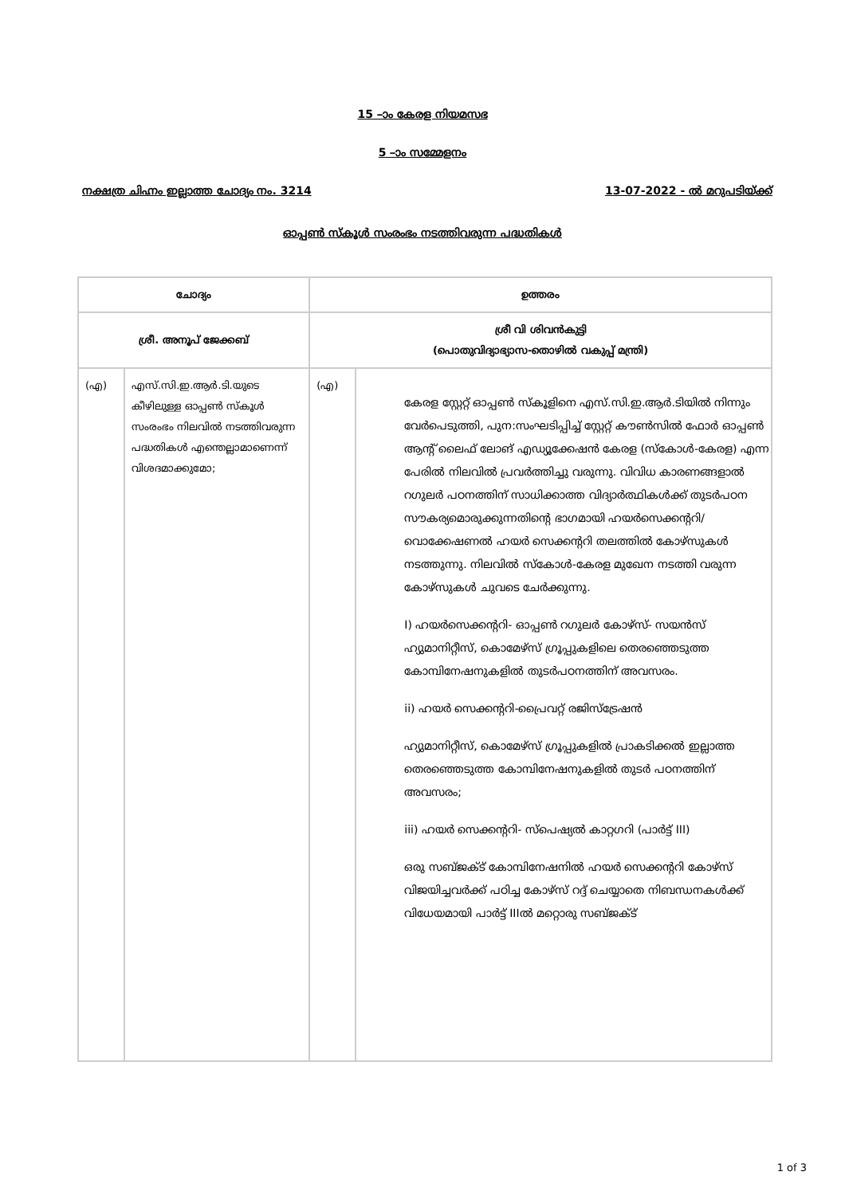15 –ാം കേരള നിയമസഭ
5 –ാം സമ്മേളനം
നക്ഷത്ര ചിഹ്നം ഇല്ലാത്ത ചോദ്യം നം. 3214 13-07-2022 - ല്‍ മറുപടിയ്ക്ക്
ഓപ്പണ്‍ സ്കൂള്‍ സംരംഭം നടത്തിവരുന്ന പദ്ധതികള്‍
| ചോദ്യം | | ഉത്തരം | |
| --- | --- | --- | --- |
| ശ്രീ. അനൂപ് ജേക്കബ് | | ശ്രീ വി ശിവന്‍കുട്ടി (പൊതുവിദ്യാഭ്യാസ-തൊഴില്‍ വകുപ്പ് മന്ത്രി) | |
| (എ) | എസ്.സി.ഇ.ആര്‍.ടി.യുടെ കീഴിലുള്ള ഓപ്പണ്‍ സ്കൂള്‍ സംരംഭം നിലവില്‍ നടത്തിവരുന്ന പദ്ധതികള്‍ എന്തെല്ലാമാണെന്ന് വിശദമാക്കുമോ; | (എ) | കേരള സ്റ്റേറ്റ് ഓപ്പണ്‍ സ്കൂളിനെ എസ്.സി.ഇ.ആര്‍.ടിയില്‍ നിന്നും വേര്‍പെടുത്തി, പുന:സംഘടിപ്പിച്ച് സ്റ്റേറ്റ് കൗണ്‍സില്‍ ഫോര്‍ ഓപ്പണ്‍ ആന്റ് ലൈഫ് ലോങ് എഡ്യൂക്കേഷന്‍ കേരള (സ്കോള്‍-കേരള) എന്ന പേരില്‍ നിലവില്‍ പ്രവര്‍ത്തിച്ചു വരുന്നു. വിവിധ കാരണങ്ങളാല്‍ റഗുലര്‍ പഠനത്തിന് സാധിക്കാത്ത വിദ്യാര്‍ത്ഥികള്‍ക്ക് തുടര്‍പഠന സൗകര്യമൊരുക്കുന്നതിന്റെ ഭാഗമായി ഹയര്‍സെക്കന്ററി/വൊക്കേഷണല്‍ ഹയര്‍ സെക്കന്ററി തലത്തില്‍ കോഴ്സുകള്‍ നടത്തുന്നു. നിലവില്‍ സ്കോള്‍-കേരള മുഖേന നടത്തി വരുന്ന കോഴ്സുകള്‍ ചുവടെ ചേര്‍ക്കുന്നു. I) ഹയര്‍സെക്കന്ററി- ഓപ്പണ്‍ റഗുലര്‍ കോഴ്സ്- സയന്‍സ് ഹ്യുമാനിറ്റീസ്, കൊമേഴ്സ് ഗ്രൂപ്പുകളിലെ തെരഞ്ഞെടുത്ത കോമ്പിനേഷനുകളില്‍ തുടര്‍പഠനത്തിന് അവസരം. ii) ഹയര്‍ സെക്കന്ററി-പ്രൈവറ്റ് രജിസ്ട്രേഷന്‍ ഹ്യുമാനിറ്റീസ്, കൊമേഴ്സ് ഗ്രൂപ്പുകളില്‍ പ്രാകടിക്കല്‍ ഇല്ലാത്ത തെരഞ്ഞെടുത്ത കോമ്പിനേഷനുകളില്‍ തുടര്‍ പഠനത്തിന് അവസരം; iii) ഹയര്‍ സെക്കന്ററി- സ്പെഷ്യല്‍ കാറ്റഗറി (പാര്‍ട്ട് III) ഒരു സബ്ജക്ട് കോമ്പിനേഷനില്‍ ഹയര്‍ സെക്കന്ററി കോഴ്സ് വിജയിച്ചവര്‍ക്ക് പഠിച്ച കോഴ്സ് റദ്ദ് ചെയ്യാതെ നിബന്ധനകള്‍ക്ക് വിധേയമായി പാര്‍ട്ട് IIIല്‍ മറ്റൊരു സബ്ജക്ട് |
1 of 3